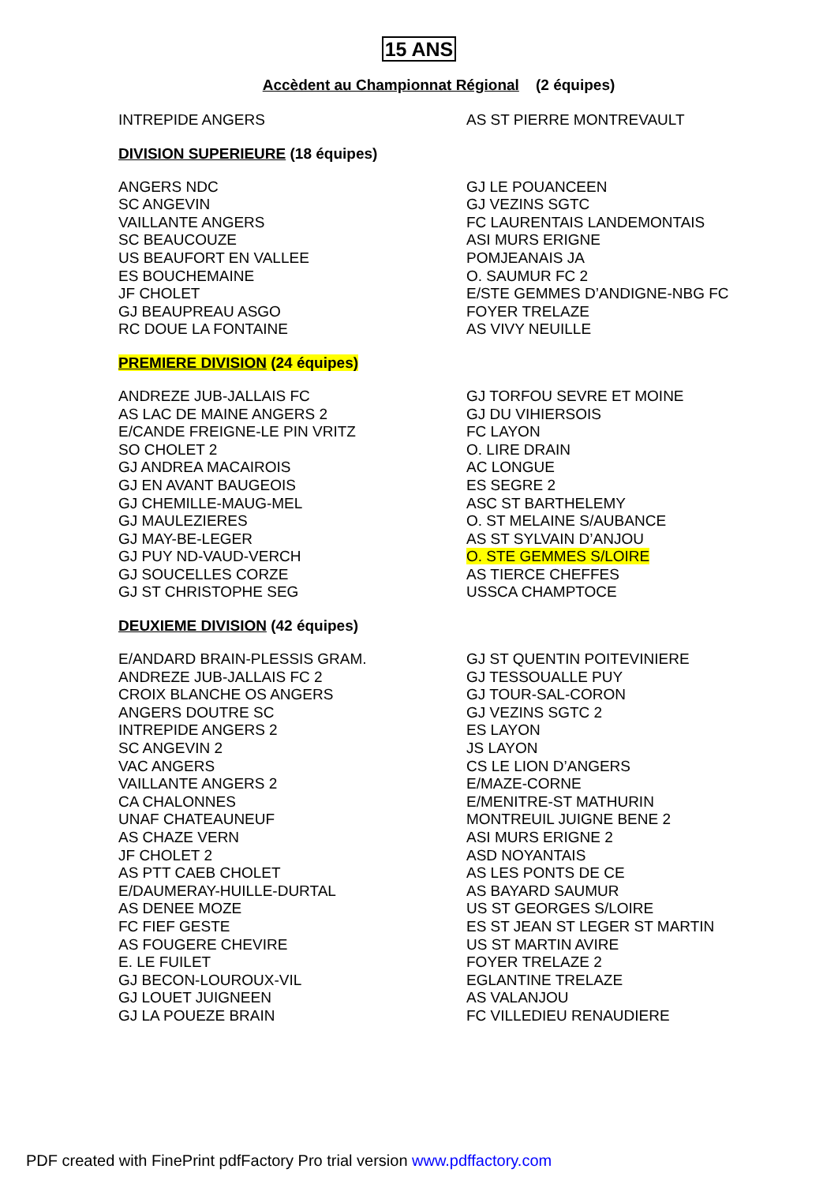15 ANS
Accèdent au Championnat Régional (2 équipes)
| INTREPIDE ANGERS | AS ST PIERRE MONTREVAULT |
DIVISION SUPERIEURE (18 équipes)
| ANGERS NDC | GJ LE POUANCEEN |
| SC ANGEVIN | GJ VEZINS SGTC |
| VAILLANTE ANGERS | FC LAURENTAIS LANDEMONTAIS |
| SC BEAUCOUZE | ASI MURS ERIGNE |
| US BEAUFORT EN VALLEE | POMJEANAIS JA |
| ES BOUCHEMAINE | O. SAUMUR FC 2 |
| JF CHOLET | E/STE GEMMES D’ANDIGNE-NBG FC |
| GJ BEAUPREAU ASGO | FOYER TRELAZE |
| RC DOUE LA FONTAINE | AS VIVY NEUILLE |
PREMIERE DIVISION (24 équipes)
| ANDREZE JUB-JALLAIS FC | GJ TORFOU SEVRE ET MOINE |
| AS LAC DE MAINE ANGERS 2 | GJ DU VIHIERSOIS |
| E/CANDE FREIGNE-LE PIN VRITZ | FC LAYON |
| SO CHOLET 2 | O. LIRE DRAIN |
| GJ ANDREA MACAIROIS | AC LONGUE |
| GJ EN AVANT BAUGEOIS | ES SEGRE 2 |
| GJ CHEMILLE-MAUG-MEL | ASC ST BARTHELEMY |
| GJ MAULEZIERES | O. ST MELAINE S/AUBANCE |
| GJ MAY-BE-LEGER | AS ST SYLVAIN D’ANJOU |
| GJ PUY ND-VAUD-VERCH | O. STE GEMMES S/LOIRE |
| GJ SOUCELLES CORZE | AS TIERCE CHEFFES |
| GJ ST CHRISTOPHE SEG | USSCA CHAMPTOCE |
DEUXIEME DIVISION (42 équipes)
| E/ANDARD BRAIN-PLESSIS GRAM. | GJ ST QUENTIN POITEVINIERE |
| ANDREZE JUB-JALLAIS FC 2 | GJ TESSOUALLE PUY |
| CROIX BLANCHE OS ANGERS | GJ TOUR-SAL-CORON |
| ANGERS DOUTRE SC | GJ VEZINS SGTC 2 |
| INTREPIDE ANGERS 2 | ES LAYON |
| SC ANGEVIN 2 | JS LAYON |
| VAC ANGERS | CS LE LION D’ANGERS |
| VAILLANTE ANGERS 2 | E/MAZE-CORNE |
| CA CHALONNES | E/MENITRE-ST MATHURIN |
| UNAF CHATEAUNEUF | MONTREUIL JUIGNE BENE 2 |
| AS CHAZE VERN | ASI MURS ERIGNE 2 |
| JF CHOLET 2 | ASD NOYANTAIS |
| AS PTT CAEB CHOLET | AS LES PONTS DE CE |
| E/DAUMERAY-HUILLE-DURTAL | AS BAYARD SAUMUR |
| AS DENEE MOZE | US ST GEORGES S/LOIRE |
| FC FIEF GESTE | ES ST JEAN ST LEGER ST MARTIN |
| AS FOUGERE CHEVIRE | US ST MARTIN AVIRE |
| E. LE FUILET | FOYER TRELAZE 2 |
| GJ BECON-LOUROUX-VIL | EGLANTINE TRELAZE |
| GJ LOUET JUIGNEEN | AS VALANJOU |
| GJ LA POUEZE BRAIN | FC VILLEDIEU RENAUDIERE |
PDF created with FinePrint pdfFactory Pro trial version www.pdffactory.com